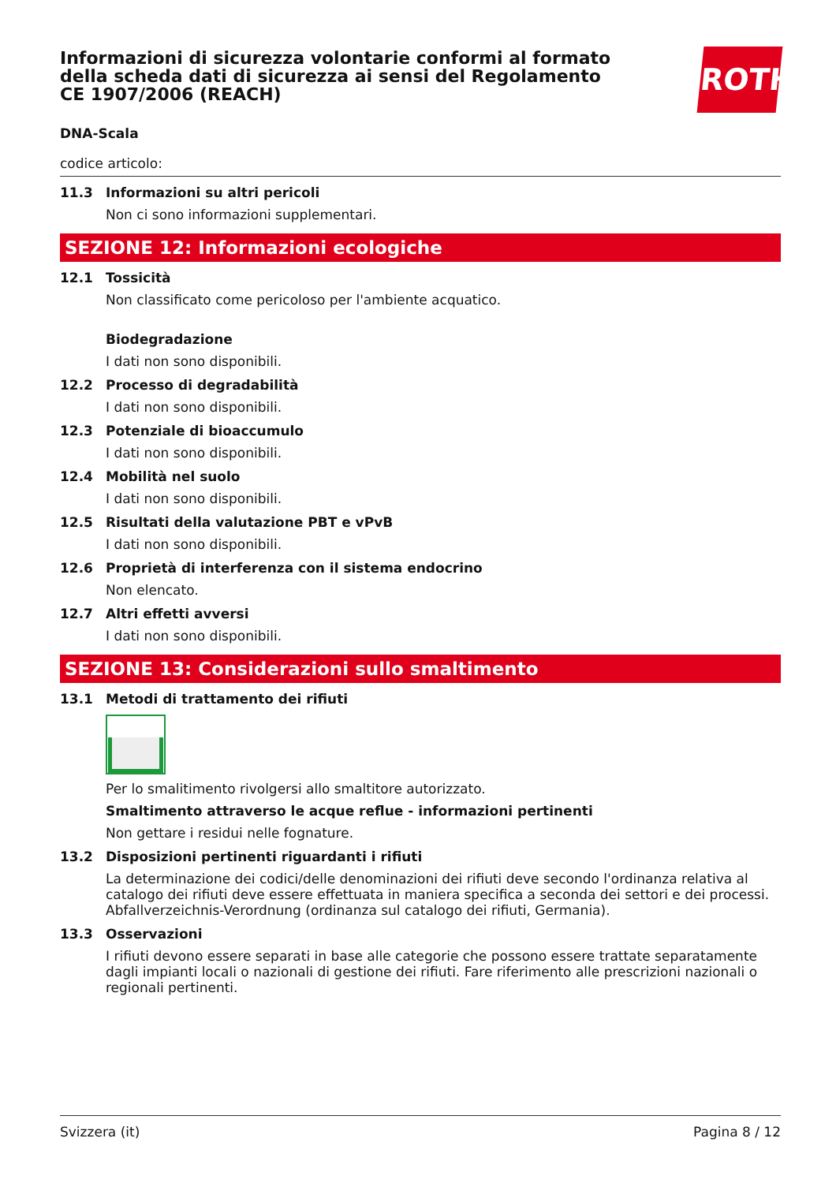ROTH
Informazioni di sicurezza volontarie conformi al formato della scheda dati di sicurezza ai sensi del Regolamento CE 1907/2006 (REACH)
DNA-Scala
codice articolo:
11.3 Informazioni su altri pericoli
Non ci sono informazioni supplementari.
SEZIONE 12: Informazioni ecologiche
12.1 Tossicità
Non classificato come pericoloso per l'ambiente acquatico.
Biodegradazione
I dati non sono disponibili.
12.2 Processo di degradabilità
I dati non sono disponibili.
12.3 Potenziale di bioaccumulo
I dati non sono disponibili.
12.4 Mobilità nel suolo
I dati non sono disponibili.
12.5 Risultati della valutazione PBT e vPvB
I dati non sono disponibili.
12.6 Proprietà di interferenza con il sistema endocrino
Non elencato.
12.7 Altri effetti avversi
I dati non sono disponibili.
SEZIONE 13: Considerazioni sullo smaltimento
13.1 Metodi di trattamento dei rifiuti
Per lo smalitimento rivolgersi allo smaltitore autorizzato.
Smaltimento attraverso le acque reflue - informazioni pertinenti
Non gettare i residui nelle fognature.
13.2 Disposizioni pertinenti riguardanti i rifiuti
La determinazione dei codici/delle denominazioni dei rifiuti deve secondo l'ordinanza relativa al catalogo dei rifiuti deve essere effettuata in maniera specifica a seconda dei settori e dei processi. Abfallverzeichnis-Verordnung (ordinanza sul catalogo dei rifiuti, Germania).
13.3 Osservazioni
I rifiuti devono essere separati in base alle categorie che possono essere trattate separatamente dagli impianti locali o nazionali di gestione dei rifiuti. Fare riferimento alle prescrizioni nazionali o regionali pertinenti.
Svizzera (it) Pagina 8 / 12